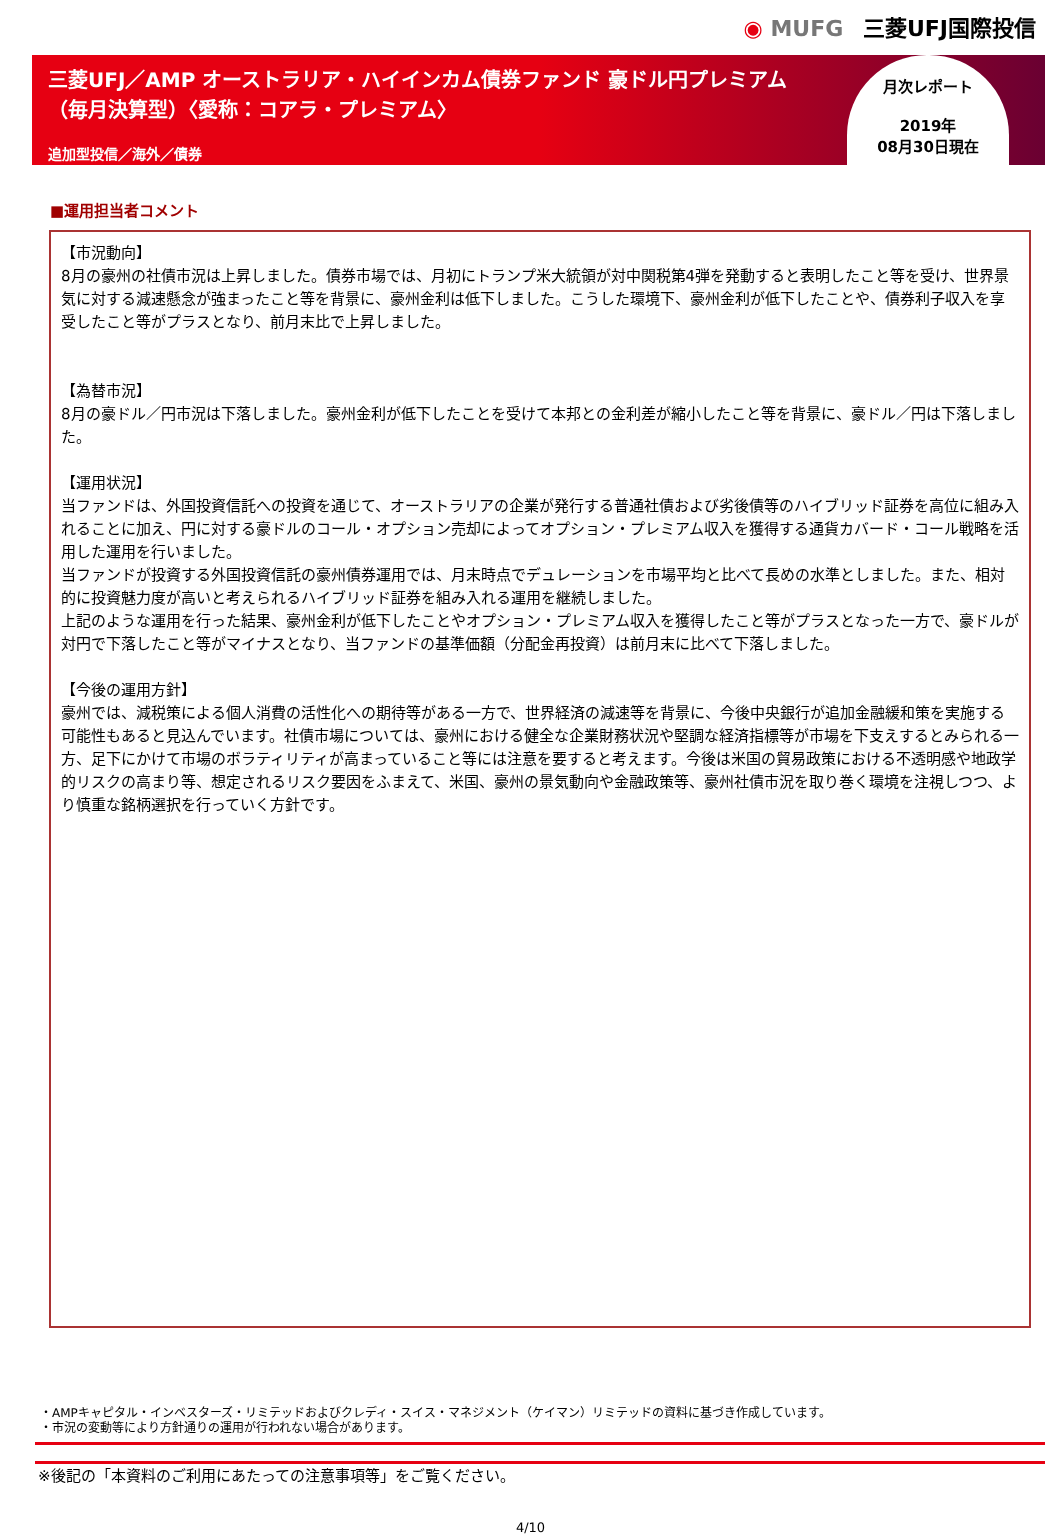◉ MUFG 三菱UFJ国際投信
三菱UFJ／AMP オーストラリア・ハイインカム債券ファンド 豪ドル円プレミアム
（毎月決算型）〈愛称：コアラ・プレミアム〉
追加型投信／海外／債券
月次レポート
2019年
08月30日現在
■運用担当者コメント
【市況動向】
8月の豪州の社債市況は上昇しました。債券市場では、月初にトランプ米大統領が対中関税第4弾を発動すると表明したこと等を受け、世界景気に対する減速懸念が強まったこと等を背景に、豪州金利は低下しました。こうした環境下、豪州金利が低下したことや、債券利子収入を享受したこと等がプラスとなり、前月末比で上昇しました。
【為替市況】
8月の豪ドル／円市況は下落しました。豪州金利が低下したことを受けて本邦との金利差が縮小したこと等を背景に、豪ドル／円は下落しました。
【運用状況】
当ファンドは、外国投資信託への投資を通じて、オーストラリアの企業が発行する普通社債および劣後債等のハイブリッド証券を高位に組み入れることに加え、円に対する豪ドルのコール・オプション売却によってオプション・プレミアム収入を獲得する通貨カバード・コール戦略を活用した運用を行いました。
当ファンドが投資する外国投資信託の豪州債券運用では、月末時点でデュレーションを市場平均と比べて長めの水準としました。また、相対的に投資魅力度が高いと考えられるハイブリッド証券を組み入れる運用を継続しました。
上記のような運用を行った結果、豪州金利が低下したことやオプション・プレミアム収入を獲得したこと等がプラスとなった一方で、豪ドルが対円で下落したこと等がマイナスとなり、当ファンドの基準価額（分配金再投資）は前月末に比べて下落しました。
【今後の運用方針】
豪州では、減税策による個人消費の活性化への期待等がある一方で、世界経済の減速等を背景に、今後中央銀行が追加金融緩和策を実施する可能性もあると見込んでいます。社債市場については、豪州における健全な企業財務状況や堅調な経済指標等が市場を下支えするとみられる一方、足下にかけて市場のボラティリティが高まっていること等には注意を要すると考えます。今後は米国の貿易政策における不透明感や地政学的リスクの高まり等、想定されるリスク要因をふまえて、米国、豪州の景気動向や金融政策等、豪州社債市況を取り巻く環境を注視しつつ、より慎重な銘柄選択を行っていく方針です。
・AMPキャピタル・インベスターズ・リミテッドおよびクレディ・スイス・マネジメント（ケイマン）リミテッドの資料に基づき作成しています。
・市況の変動等により方針通りの運用が行われない場合があります。
※後記の「本資料のご利用にあたっての注意事項等」をご覧ください。
4/10